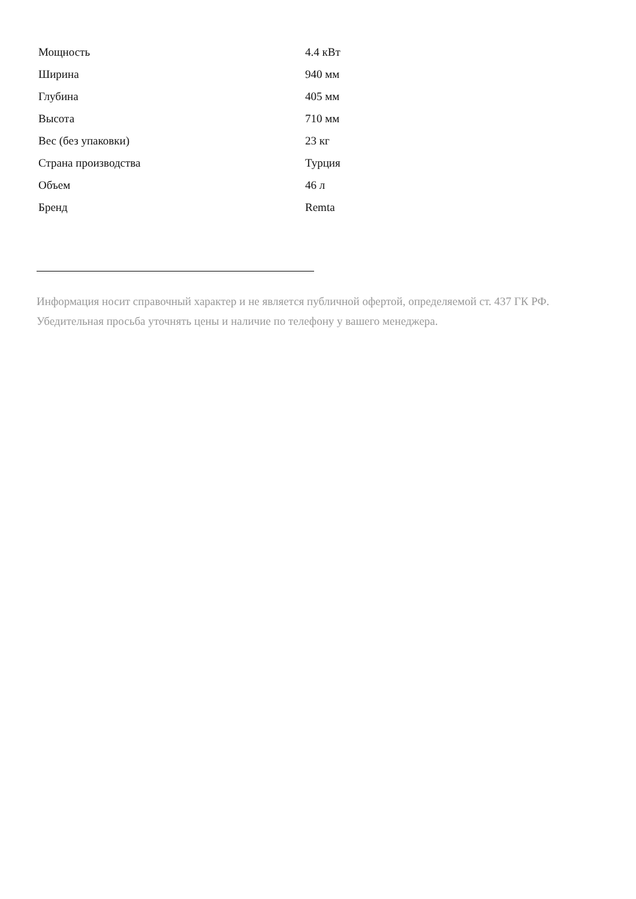| Мощность | 4.4 кВт |
| Ширина | 940 мм |
| Глубина | 405 мм |
| Высота | 710 мм |
| Вес (без упаковки) | 23 кг |
| Страна производства | Турция |
| Объем | 46 л |
| Бренд | Remta |
Информация носит справочный характер и не является публичной офертой, определяемой ст. 437 ГК РФ. Убедительная просьба уточнять цены и наличие по телефону у вашего менеджера.